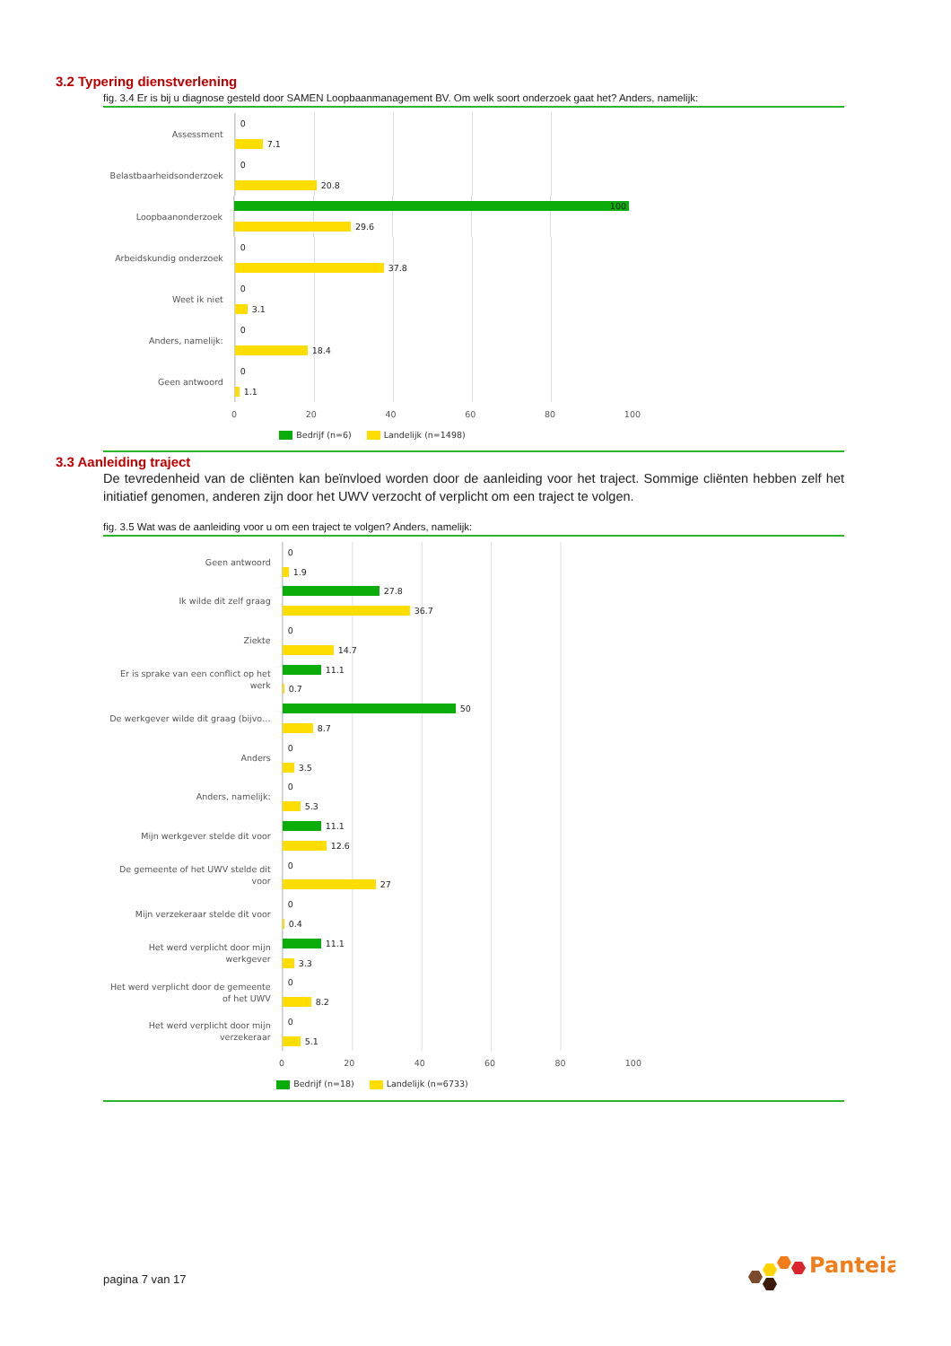3.2 Typering dienstverlening
fig. 3.4 Er is bij u diagnose gesteld door SAMEN Loopbaanmanagement BV. Om welk soort onderzoek gaat het? Anders, namelijk:
Assessment
0
7.1
Belastbaarheidsonderzoek
0
20.8
Loopbaanonderzoek
100
29.6
Arbeidskundig onderzoek
0
37.8
Weet ik niet
0
3.1
Anders, namelijk:
0
18.4
Geen antwoord
0
1.1
0 20 40 60 80 100
Bedrijf (n=6) Landelijk (n=1498)
3.3 Aanleiding traject
De tevredenheid van de cliënten kan beïnvloed worden door de aanleiding voor het traject. Sommige cliënten hebben zelf het initiatief genomen, anderen zijn door het UWV verzocht of verplicht om een traject te volgen.
fig. 3.5 Wat was de aanleiding voor u om een traject te volgen? Anders, namelijk:
Geen antwoord
0
1.9
Ik wilde dit zelf graag
27.8
36.7
Ziekte
0
14.7
Er is sprake van een conflict op het werk
11.1
0.7
De werkgever wilde dit graag (bijvo…
50
8.7
Anders
0
3.5
Anders, namelijk:
0
5.3
Mijn werkgever stelde dit voor
11.1
12.6
De gemeente of het UWV stelde dit voor
0
27
Mijn verzekeraar stelde dit voor
0
0.4
Het werd verplicht door mijn werkgever
11.1
3.3
Het werd verplicht door de gemeente of het UWV
0
8.2
Het werd verplicht door mijn verzekeraar
0
5.1
0 20 40 60 80 100
Bedrijf (n=18) Landelijk (n=6733)
pagina 7 van 17
Panteia